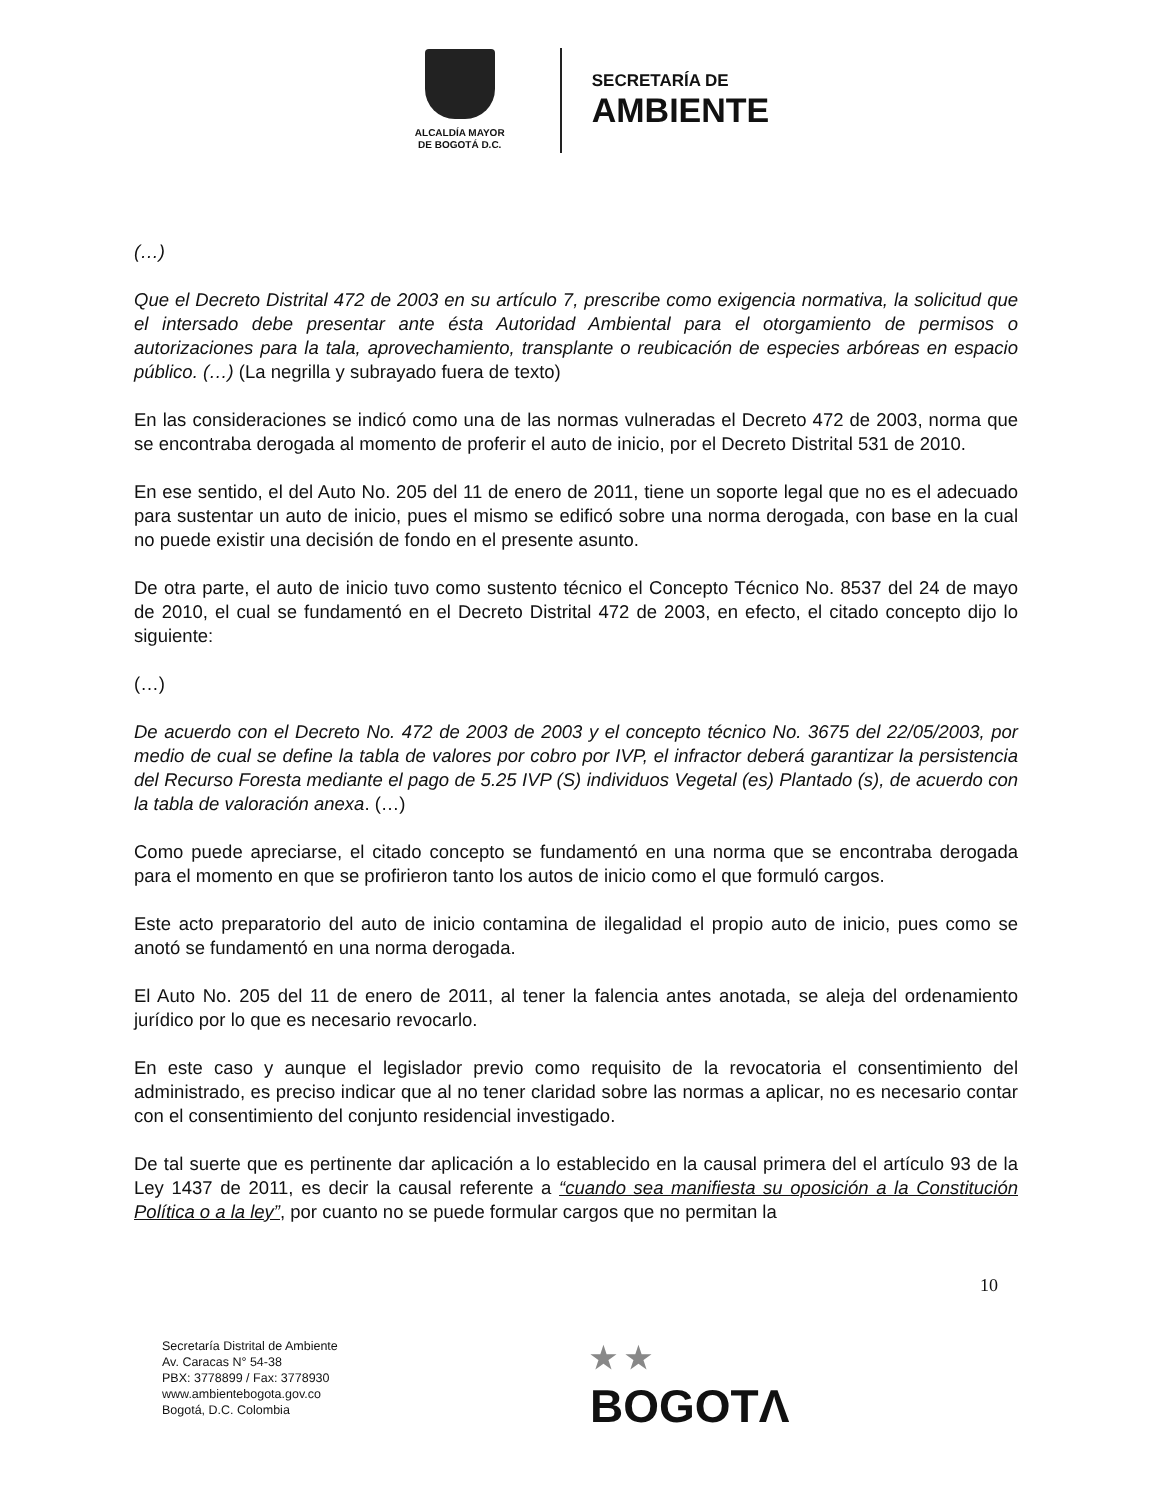ALCALDÍA MAYOR
DE BOGOTÁ D.C.
SECRETARÍA DE
AMBIENTE
(…)
Que el Decreto Distrital 472 de 2003 en su artículo 7, prescribe como exigencia normativa, la solicitud que el intersado debe presentar ante ésta Autoridad Ambiental para el otorgamiento de permisos o autorizaciones para la tala, aprovechamiento, transplante o reubicación de especies arbóreas en espacio público. (…) (La negrilla y subrayado fuera de texto)
En las consideraciones se indicó como una de las normas vulneradas el Decreto 472 de 2003, norma que se encontraba derogada al momento de proferir el auto de inicio, por el Decreto Distrital 531 de 2010.
En ese sentido, el del Auto No. 205 del 11 de enero de 2011, tiene un soporte legal que no es el adecuado para sustentar un auto de inicio, pues el mismo se edificó sobre una norma derogada, con base en la cual no puede existir una decisión de fondo en el presente asunto.
De otra parte, el auto de inicio tuvo como sustento técnico el Concepto Técnico No. 8537 del 24 de mayo de 2010, el cual se fundamentó en el Decreto Distrital 472 de 2003, en efecto, el citado concepto dijo lo siguiente:
(…)
De acuerdo con el Decreto No. 472 de 2003 de 2003 y el concepto técnico No. 3675 del 22/05/2003, por medio de cual se define la tabla de valores por cobro por IVP, el infractor deberá garantizar la persistencia del Recurso Foresta mediante el pago de 5.25 IVP (S) individuos Vegetal (es) Plantado (s), de acuerdo con la tabla de valoración anexa. (…)
Como puede apreciarse, el citado concepto se fundamentó en una norma que se encontraba derogada para el momento en que se profirieron tanto los autos de inicio como el que formuló cargos.
Este acto preparatorio del auto de inicio contamina de ilegalidad el propio auto de inicio, pues como se anotó se fundamentó en una norma derogada.
El Auto No. 205 del 11 de enero de 2011, al tener la falencia antes anotada, se aleja del ordenamiento jurídico por lo que es necesario revocarlo.
En este caso y aunque el legislador previo como requisito de la revocatoria el consentimiento del administrado, es preciso indicar que al no tener claridad sobre las normas a aplicar, no es necesario contar con el consentimiento del conjunto residencial investigado.
De tal suerte que es pertinente dar aplicación a lo establecido en la causal primera del el artículo 93 de la Ley 1437 de 2011, es decir la causal referente a “cuando sea manifiesta su oposición a la Constitución Política o a la ley”, por cuanto no se puede formular cargos que no permitan la
10
Secretaría Distrital de Ambiente
Av. Caracas N° 54-38
PBX: 3778899 / Fax: 3778930
www.ambientebogota.gov.co
Bogotá, D.C. Colombia
★ ★
BOGOTΛ